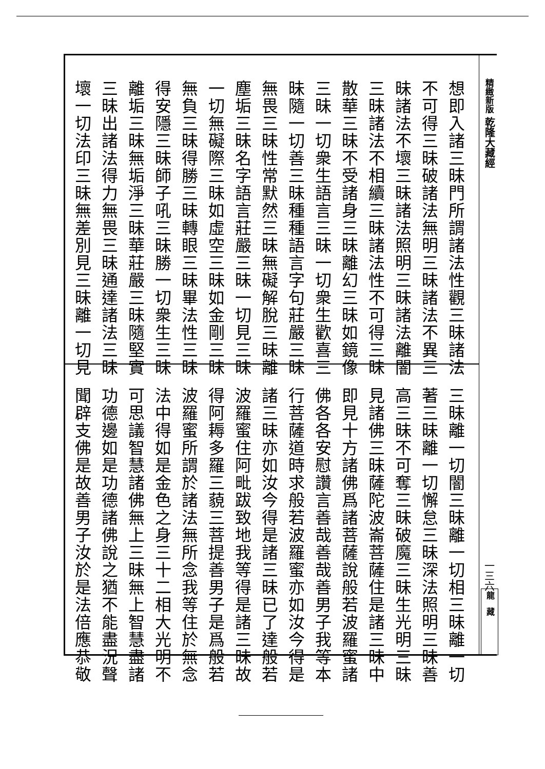精緻新版 乾隆大藏經
一三六
龍　藏
想即入諸三昧門所謂諸法性觀三昧諸法
不可得三昧破諸法無明三昧諸法不異三
昧諸法不壞三昧諸法照明三昧諸法離闇
三昧諸法不相續三昧諸法性不可得三昧
散華三昧不受諸身三昧離幻三昧如鏡像
三昧一切衆生語言三昧一切衆生歡喜三
昧隨一切善三昧種種語言字句莊嚴三昧
無畏三昧性常默然三昧無礙解脫三昧離
塵垢三昧名字語言莊嚴三昧一切見三昧
一切無礙際三昧如虛空三昧如金剛三昧
無負三昧得勝三昧轉眼三昧畢法性三昧
得安隱三昧師子吼三昧勝一切衆生三昧
離垢三昧無垢淨三昧華莊嚴三昧隨堅實
三昧出諸法得力無畏三昧通達諸法三昧
壞一切法印三昧無差別見三昧離一切見
三昧離一切闇三昧離一切相三昧離一切
著三昧離一切懈怠三昧深法照明三昧善
高三昧不可奪三昧破魔三昧生光明三昧
見諸佛三昧薩陀波崙菩薩住是諸三昧中
即見十方諸佛爲諸菩薩說般若波羅蜜諸
佛各各安慰讚言善哉善哉善男子我等本
行菩薩道時求般若波羅蜜亦如汝今得是
諸三昧亦如汝今得是諸三昧已了達般若
波羅蜜住阿毗跋致地我等得是諸三昧故
得阿耨多羅三藐三菩提善男子是爲般若
波羅蜜所謂於諸法無所念我等住於無念
法中得如是金色之身三十二相大光明不
可思議智慧諸佛無上三昧無上智慧盡諸
功德邊如是功德諸佛說之猶不能盡況聲
聞辟支佛是故善男子汝於是法倍應恭敬